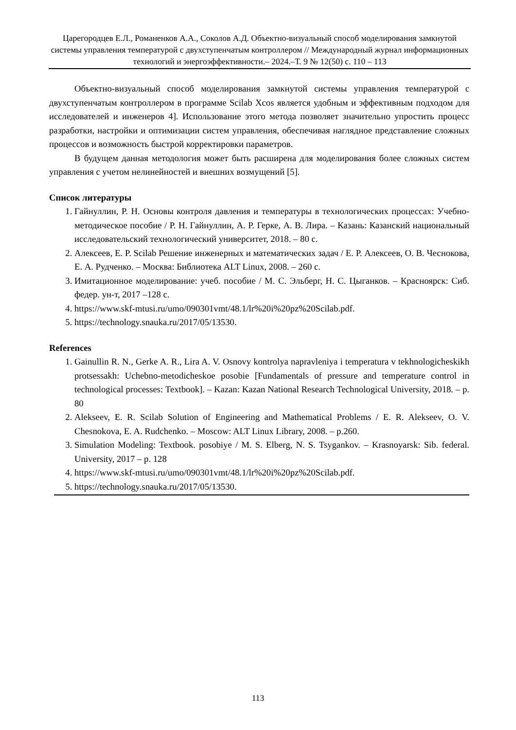Царегородцев Е.Л., Романенков А.А., Соколов А.Д. Объектно-визуальный способ моделирования замкнутой системы управления температурой с двухступенчатым контроллером // Международный журнал информационных технологий и энергоэффективности.– 2024.–Т. 9 № 12(50) с. 110 – 113
Объектно-визуальный способ моделирования замкнутой системы управления температурой с двухступенчатым контроллером в программе Scilab Xcos является удобным и эффективным подходом для исследователей и инженеров 4]. Использование этого метода позволяет значительно упростить процесс разработки, настройки и оптимизации систем управления, обеспечивая наглядное представление сложных процессов и возможность быстрой корректировки параметров.
В будущем данная методология может быть расширена для моделирования более сложных систем управления с учетом нелинейностей и внешних возмущений [5].
Список литературы
1. Гайнуллин, Р. Н. Основы контроля давления и температуры в технологических процессах: Учебно-методическое пособие / Р. Н. Гайнуллин, А. Р. Герке, А. В. Лира. – Казань: Казанский национальный исследовательский технологический университет, 2018. – 80 с.
2. Алексеев, Е. Р. Scilab Решение инженерных и математических задач / Е. Р. Алексеев, О. В. Чеснокова, Е. А. Рудченко. – Москва: Библиотека ALT Linux, 2008. – 260 с.
3. Имитационное моделирование: учеб. пособие / М. С. Эльберг, Н. С. Цыганков. – Красноярск: Сиб. федер. ун-т, 2017 –128 с.
4. https://www.skf-mtusi.ru/umo/090301vmt/48.1/lr%20i%20pz%20Scilab.pdf.
5. https://technology.snauka.ru/2017/05/13530.
References
1. Gainullin R. N., Gerke A. R., Lira A. V. Osnovy kontrolya napravleniya i temperatura v tekhnologicheskikh protsessakh: Uchebno-metodicheskoe posobie [Fundamentals of pressure and temperature control in technological processes: Textbook]. – Kazan: Kazan National Research Technological University, 2018. – p. 80
2. Alekseev, E. R. Scilab Solution of Engineering and Mathematical Problems / E. R. Alekseev, O. V. Chesnokova, E. A. Rudchenko. – Moscow: ALT Linux Library, 2008. – p.260.
3. Simulation Modeling: Textbook. posobiye / M. S. Elberg, N. S. Tsygankov. – Krasnoyarsk: Sib. federal. University, 2017 – p. 128
4. https://www.skf-mtusi.ru/umo/090301vmt/48.1/lr%20i%20pz%20Scilab.pdf.
5. https://technology.snauka.ru/2017/05/13530.
113